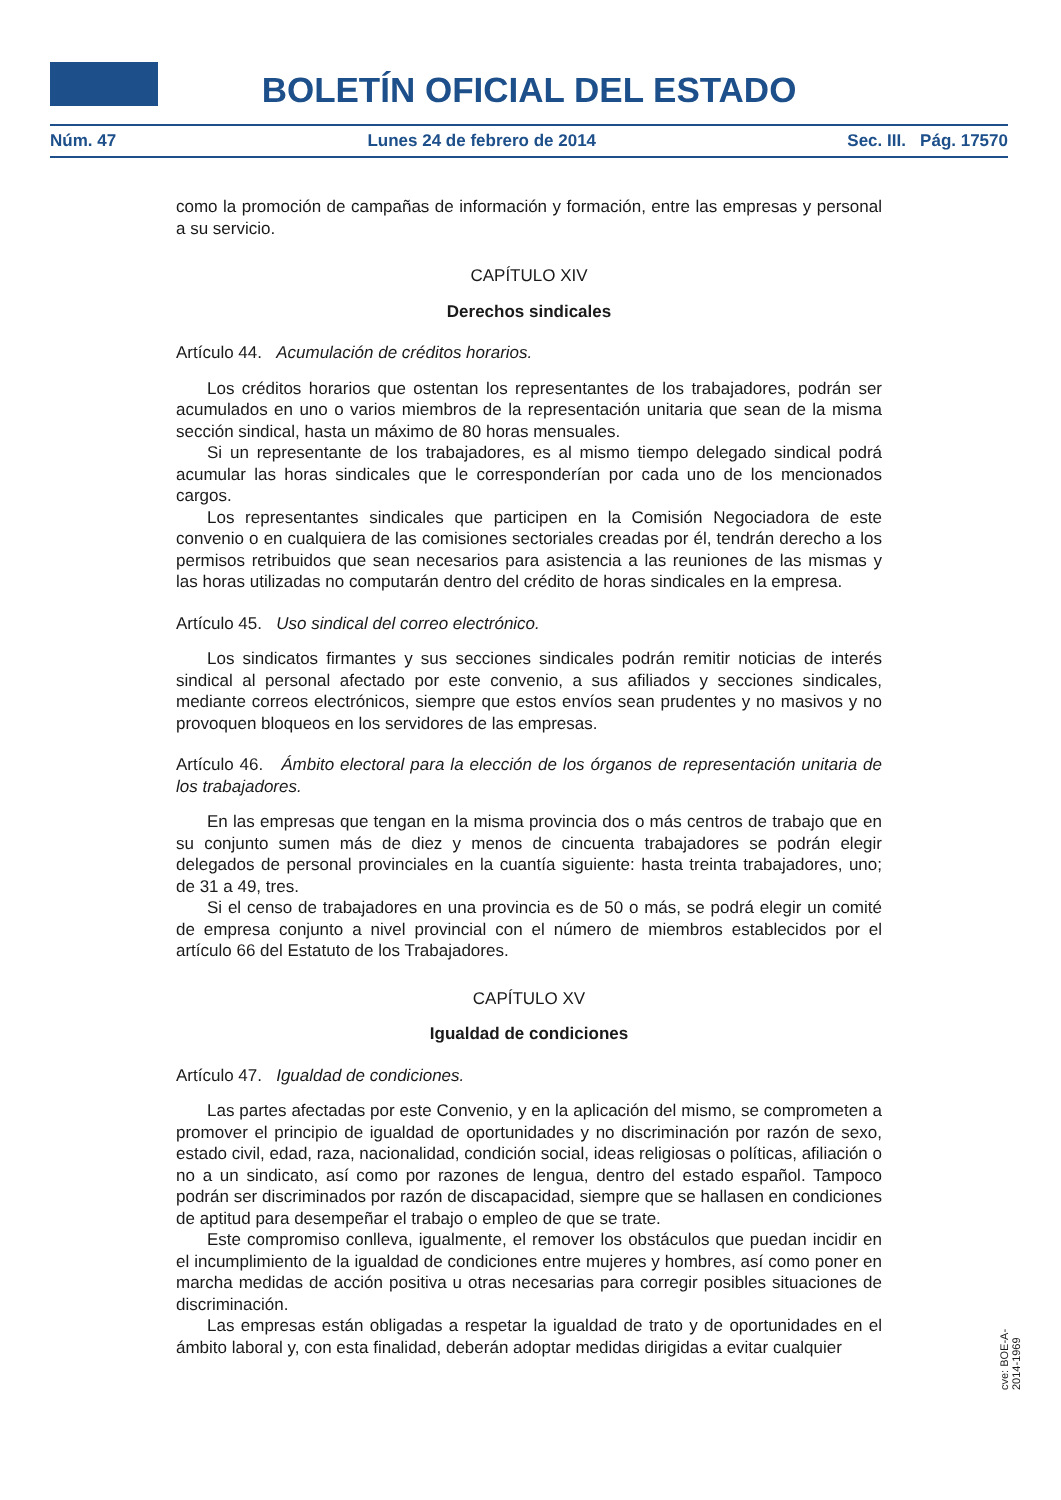BOLETÍN OFICIAL DEL ESTADO
Núm. 47 Lunes 24 de febrero de 2014 Sec. III. Pág. 17570
como la promoción de campañas de información y formación, entre las empresas y personal a su servicio.
CAPÍTULO XIV
Derechos sindicales
Artículo 44. Acumulación de créditos horarios.
Los créditos horarios que ostentan los representantes de los trabajadores, podrán ser acumulados en uno o varios miembros de la representación unitaria que sean de la misma sección sindical, hasta un máximo de 80 horas mensuales.
Si un representante de los trabajadores, es al mismo tiempo delegado sindical podrá acumular las horas sindicales que le corresponderían por cada uno de los mencionados cargos.
Los representantes sindicales que participen en la Comisión Negociadora de este convenio o en cualquiera de las comisiones sectoriales creadas por él, tendrán derecho a los permisos retribuidos que sean necesarios para asistencia a las reuniones de las mismas y las horas utilizadas no computarán dentro del crédito de horas sindicales en la empresa.
Artículo 45. Uso sindical del correo electrónico.
Los sindicatos firmantes y sus secciones sindicales podrán remitir noticias de interés sindical al personal afectado por este convenio, a sus afiliados y secciones sindicales, mediante correos electrónicos, siempre que estos envíos sean prudentes y no masivos y no provoquen bloqueos en los servidores de las empresas.
Artículo 46. Ámbito electoral para la elección de los órganos de representación unitaria de los trabajadores.
En las empresas que tengan en la misma provincia dos o más centros de trabajo que en su conjunto sumen más de diez y menos de cincuenta trabajadores se podrán elegir delegados de personal provinciales en la cuantía siguiente: hasta treinta trabajadores, uno; de 31 a 49, tres.
Si el censo de trabajadores en una provincia es de 50 o más, se podrá elegir un comité de empresa conjunto a nivel provincial con el número de miembros establecidos por el artículo 66 del Estatuto de los Trabajadores.
CAPÍTULO XV
Igualdad de condiciones
Artículo 47. Igualdad de condiciones.
Las partes afectadas por este Convenio, y en la aplicación del mismo, se comprometen a promover el principio de igualdad de oportunidades y no discriminación por razón de sexo, estado civil, edad, raza, nacionalidad, condición social, ideas religiosas o políticas, afiliación o no a un sindicato, así como por razones de lengua, dentro del estado español. Tampoco podrán ser discriminados por razón de discapacidad, siempre que se hallasen en condiciones de aptitud para desempeñar el trabajo o empleo de que se trate.
Este compromiso conlleva, igualmente, el remover los obstáculos que puedan incidir en el incumplimiento de la igualdad de condiciones entre mujeres y hombres, así como poner en marcha medidas de acción positiva u otras necesarias para corregir posibles situaciones de discriminación.
Las empresas están obligadas a respetar la igualdad de trato y de oportunidades en el ámbito laboral y, con esta finalidad, deberán adoptar medidas dirigidas a evitar cualquier
cve: BOE-A-2014-1969